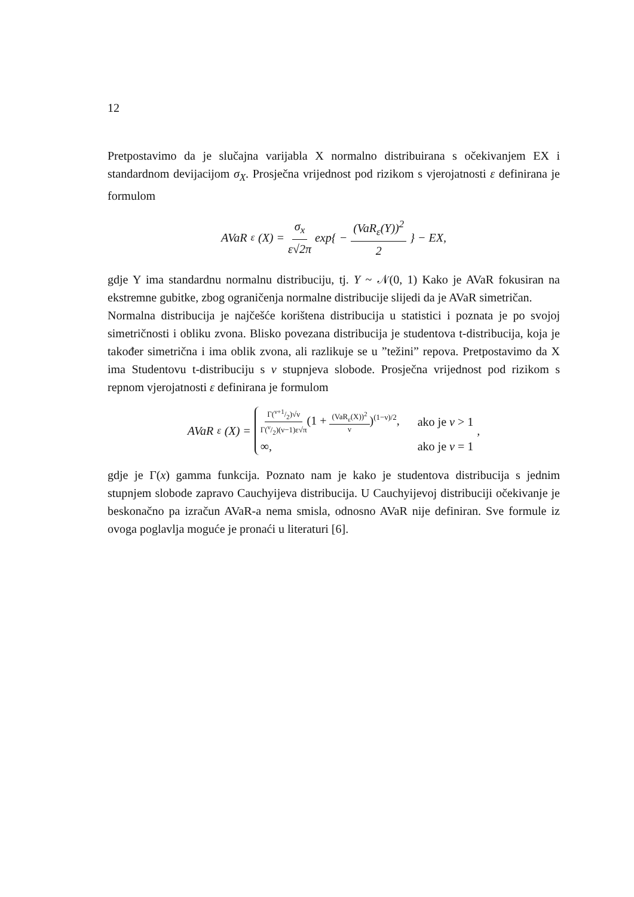12
Pretpostavimo da je slučajna varijabla X normalno distribuirana s očekivanjem EX i standardnom devijacijom σ<sub>X</sub>. Prosječna vrijednost pod rizikom s vjerojatnosti ε definirana je formulom
AVaR<sub>ε</sub>(X) = σ<sub>x</sub> ε√2π exp{ − (VaR<sub>ε</sub>(Y))<sup>2</sup> 2 } − EX,
gdje Y ima standardnu normalnu distribuciju, tj. Y ~ 𝒩(0, 1) Kako je AVaR fokusiran na ekstremne gubitke, zbog ograničenja normalne distribucije slijedi da je AVaR simetričan.
Normalna distribucija je najčešće korištena distribucija u statistici i poznata je po svojoj simetričnosti i obliku zvona. Blisko povezana distribucija je studentova t-distribucija, koja je također simetrična i ima oblik zvona, ali razlikuje se u ”težini” repova. Pretpostavimo da X ima Studentovu t-distribuciju s ν stupnjeva slobode. Prosječna vrijednost pod rizikom s repnom vjerojatnosti ε definirana je formulom
AVaR<sub>ε</sub>(X) =
Γ(ν+1/2)√ν Γ(ν/2)(ν−1)ε√π(1 + (VaR<sub>ε</sub>(X))<sup>2</sup> ν)<sup>(1−ν)/2</sup>, ako je ν > 1
∞, ako je ν = 1
,
gdje je Γ(x) gamma funkcija. Poznato nam je kako je studentova distribucija s jednim stupnjem slobode zapravo Cauchyijeva distribucija. U Cauchyijevoj distribuciji očekivanje je beskonačno pa izračun AVaR-a nema smisla, odnosno AVaR nije definiran. Sve formule iz ovoga poglavlja moguće je pronaći u literaturi [6].